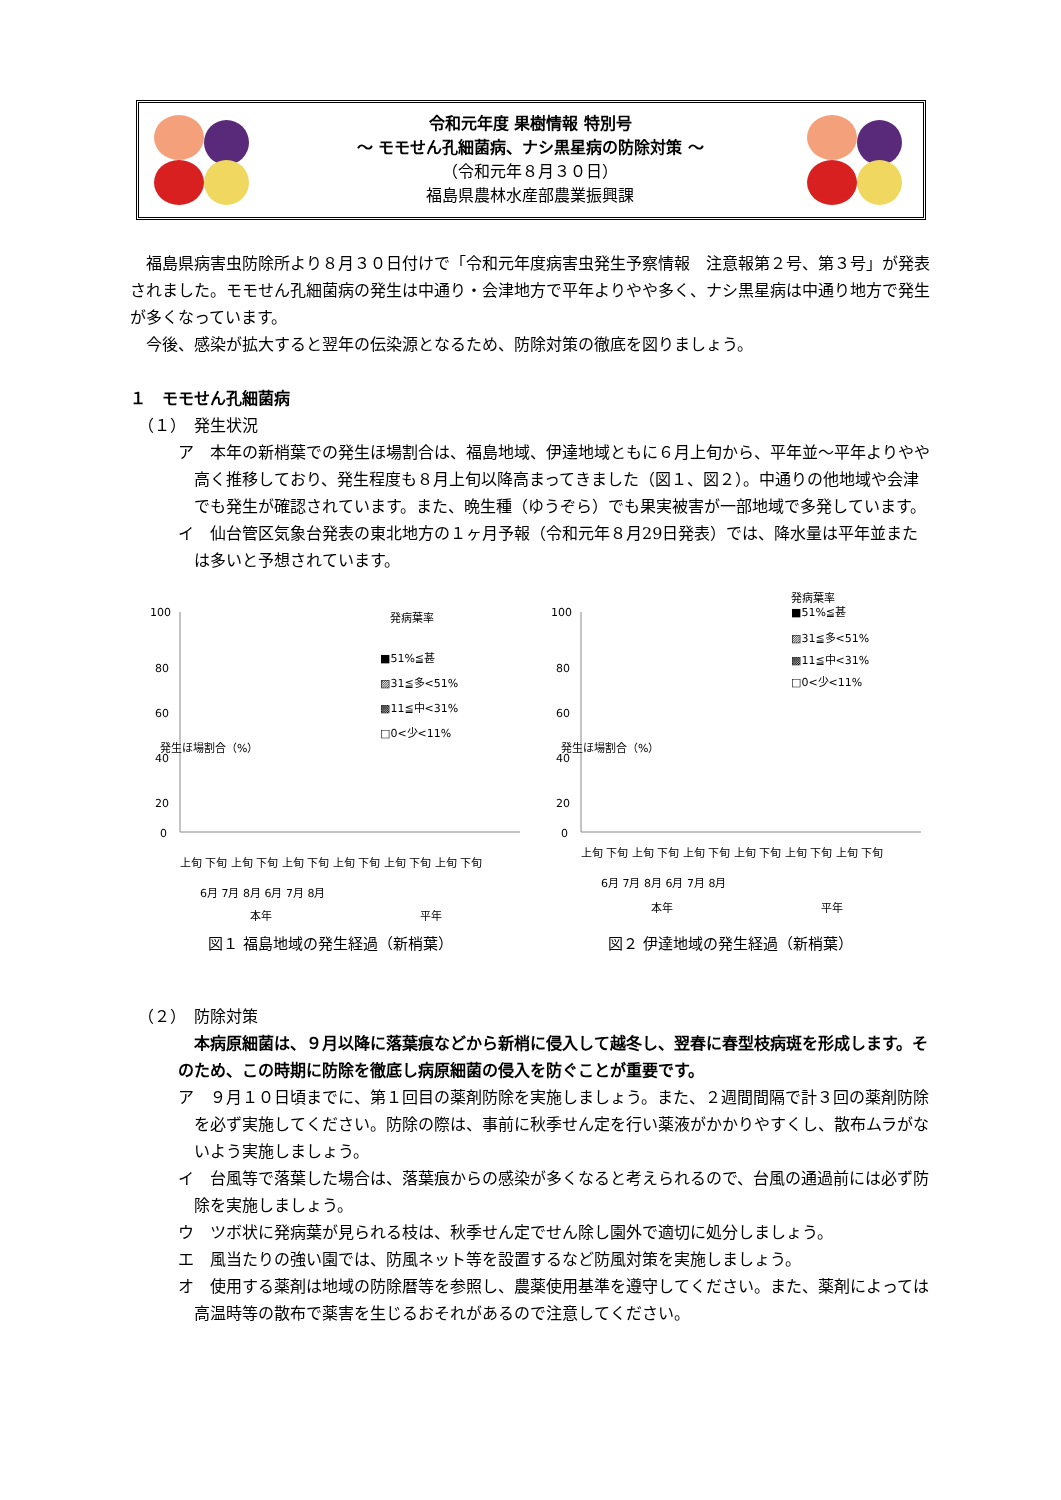令和元年度 果樹情報 特別号
～ モモせん孔細菌病、ナシ黒星病の防除対策 ～
（令和元年８月３０日）
福島県農林水産部農業振興課
　福島県病害虫防除所より８月３０日付けで「令和元年度病害虫発生予察情報　注意報第２号、第３号」が発表されました。モモせん孔細菌病の発生は中通り・会津地方で平年よりやや多く、ナシ黒星病は中通り地方で発生が多くなっています。
　今後、感染が拡大すると翌年の伝染源となるため、防除対策の徹底を図りましょう。
１　モモせん孔細菌病
　（１）　発生状況
ア　本年の新梢葉での発生ほ場割合は、福島地域、伊達地域ともに６月上旬から、平年並～平年よりやや高く推移しており、発生程度も８月上旬以降高まってきました（図１、図２）。中通りの他地域や会津でも発生が確認されています。また、晩生種（ゆうぞら）でも果実被害が一部地域で多発しています。
イ　仙台管区気象台発表の東北地方の１ヶ月予報（令和元年８月29日発表）では、降水量は平年並または多いと予想されています。
100
80
60
40
20
0
発生ほ場割合（%）
発病葉率
■51%≦甚
▨31≦多<51%
▩11≦中<31%
□0<少<11%
上旬 下旬 上旬 下旬 上旬 下旬 上旬 下旬 上旬 下旬 上旬 下旬
6月 7月 8月 6月 7月 8月
本年
平年
図１ 福島地域の発生経過（新梢葉）
100
80
60
40
20
0
発生ほ場割合（%）
発病葉率
■51%≦甚
▨31≦多<51%
▩11≦中<31%
□0<少<11%
上旬 下旬 上旬 下旬 上旬 下旬 上旬 下旬 上旬 下旬 上旬 下旬
6月 7月 8月 6月 7月 8月
本年
平年
図２ 伊達地域の発生経過（新梢葉）
　（２）　防除対策
　本病原細菌は、９月以降に落葉痕などから新梢に侵入して越冬し、翌春に春型枝病斑を形成します。そのため、この時期に防除を徹底し病原細菌の侵入を防ぐことが重要です。
ア　９月１０日頃までに、第１回目の薬剤防除を実施しましょう。また、２週間間隔で計３回の薬剤防除を必ず実施してください。防除の際は、事前に秋季せん定を行い薬液がかかりやすくし、散布ムラがないよう実施しましょう。
イ　台風等で落葉した場合は、落葉痕からの感染が多くなると考えられるので、台風の通過前には必ず防除を実施しましょう。
ウ　ツボ状に発病葉が見られる枝は、秋季せん定でせん除し園外で適切に処分しましょう。
エ　風当たりの強い園では、防風ネット等を設置するなど防風対策を実施しましょう。
オ　使用する薬剤は地域の防除暦等を参照し、農薬使用基準を遵守してください。また、薬剤によっては高温時等の散布で薬害を生じるおそれがあるので注意してください。